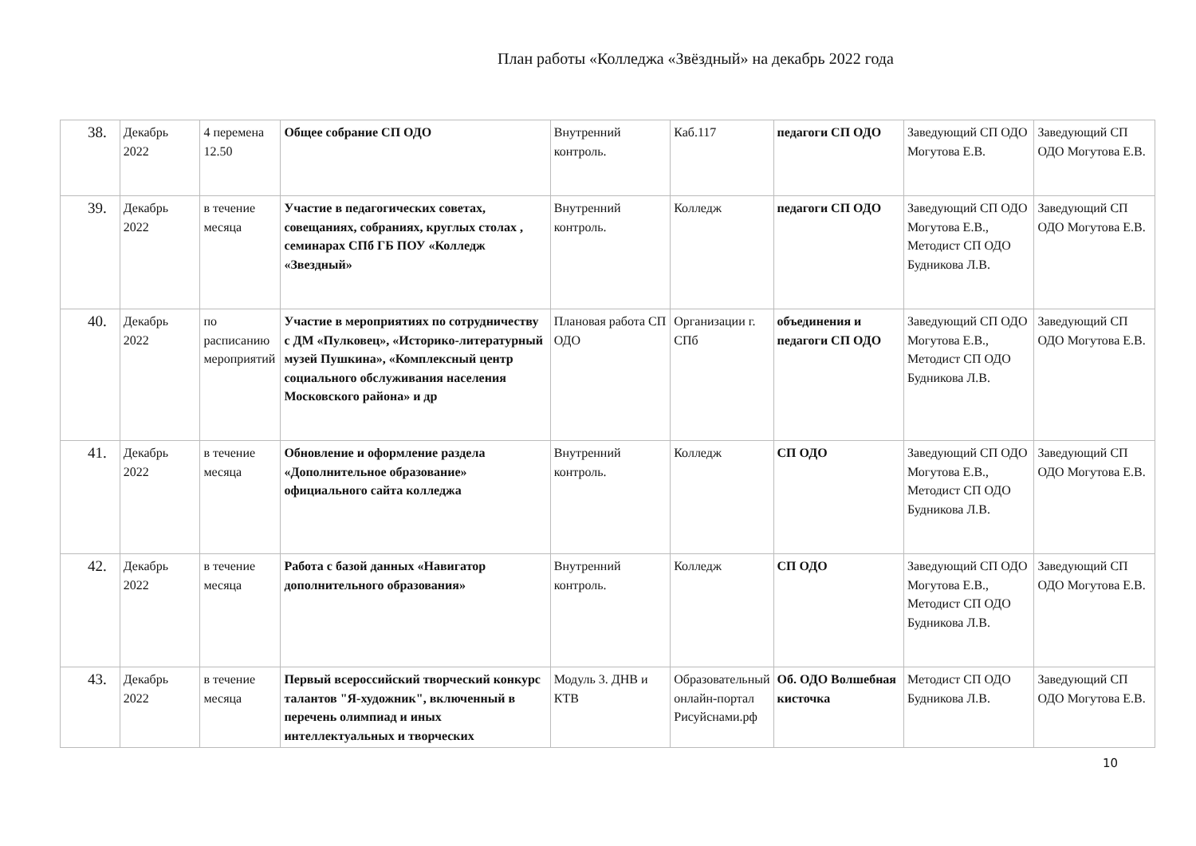План работы «Колледжа «Звёздный» на декабрь 2022 года
| 38. | Декабрь 2022 | 4 перемена 12.50 | Общее собрание СП ОДО | Внутренний контроль. | Каб.117 | педагоги СП ОДО | Заведующий СП ОДО Могутова Е.В. | Заведующий СП ОДО Могутова Е.В. |
| 39. | Декабрь 2022 | в течение месяца | Участие в педагогических советах, совещаниях, собраниях, круглых столах , семинарах СПб ГБ ПОУ «Колледж «Звездный» | Внутренний контроль. | Колледж | педагоги СП ОДО | Заведующий СП ОДО Могутова Е.В., Методист СП ОДО Будникова Л.В. | Заведующий СП ОДО Могутова Е.В. |
| 40. | Декабрь 2022 | по расписанию мероприятий | Участие в мероприятиях по сотрудничеству с ДМ «Пулковец», «Историко-литературный музей Пушкина», «Комплексный центр социального обслуживания населения Московского района» и др | Плановая работа СП ОДО | Организации г. СПб | объединения и педагоги СП ОДО | Заведующий СП ОДО Могутова Е.В., Методист СП ОДО Будникова Л.В. | Заведующий СП ОДО Могутова Е.В. |
| 41. | Декабрь 2022 | в течение месяца | Обновление и оформление раздела «Дополнительное образование» официального сайта колледжа | Внутренний контроль. | Колледж | СП ОДО | Заведующий СП ОДО Могутова Е.В., Методист СП ОДО Будникова Л.В. | Заведующий СП ОДО Могутова Е.В. |
| 42. | Декабрь 2022 | в течение месяца | Работа с базой данных «Навигатор дополнительного образования» | Внутренний контроль. | Колледж | СП ОДО | Заведующий СП ОДО Могутова Е.В., Методист СП ОДО Будникова Л.В. | Заведующий СП ОДО Могутова Е.В. |
| 43. | Декабрь 2022 | в течение месяца | Первый всероссийский творческий конкурс талантов "Я-художник", включенный в перечень олимпиад и иных интеллектуальных и творческих | Модуль 3. ДНВ и КТВ | Образовательный онлайн-портал Рисуйснами.рф | Об. ОДО Волшебная кисточка | Методист СП ОДО Будникова Л.В. | Заведующий СП ОДО Могутова Е.В. |
10